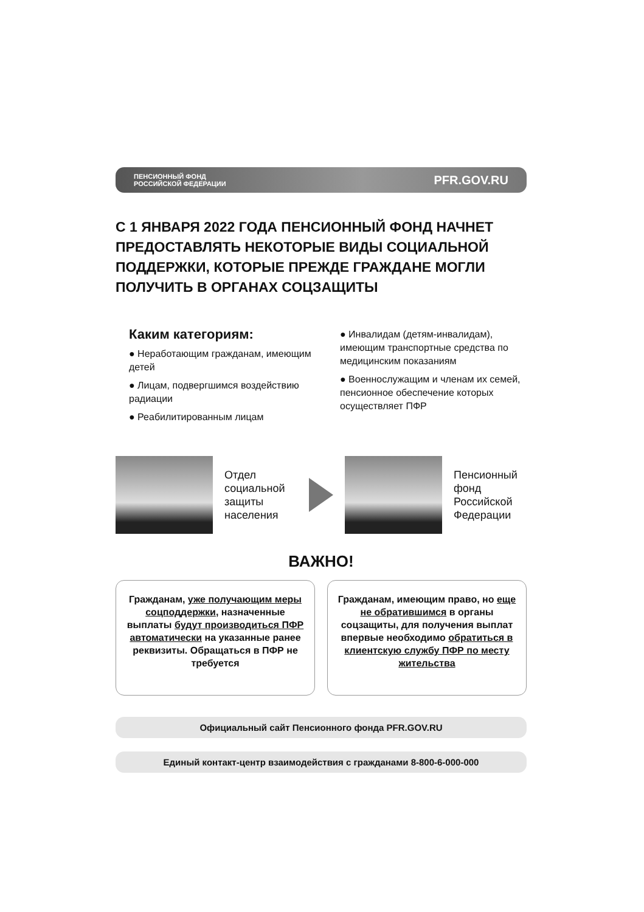ПЕНСИОННЫЙ ФОНД
РОССИЙСКОЙ ФЕДЕРАЦИИ
PFR.GOV.RU
С 1 ЯНВАРЯ 2022 ГОДА ПЕНСИОННЫЙ ФОНД НАЧНЕТ ПРЕДОСТАВЛЯТЬ НЕКОТОРЫЕ ВИДЫ СОЦИАЛЬНОЙ ПОДДЕРЖКИ, КОТОРЫЕ ПРЕЖДЕ ГРАЖДАНЕ МОГЛИ ПОЛУЧИТЬ В ОРГАНАХ СОЦЗАЩИТЫ
Каким категориям:
● Неработающим гражданам, имеющим детей
● Лицам, подвергшимся воздействию радиации
● Реабилитированным лицам
● Инвалидам (детям-инвалидам), имеющим транспортные средства по медицинским показаниям
● Военнослужащим и членам их семей, пенсионное обеспечение которых осуществляет ПФР
Отдел социальной защиты населения
Пенсионный фонд Российской Федерации
ВАЖНО!
Гражданам, уже получающим меры соцподдержки, назначенные выплаты будут производиться ПФР автоматически на указанные ранее реквизиты. Обращаться в ПФР не требуется
Гражданам, имеющим право, но еще не обратившимся в органы соцзащиты, для получения выплат впервые необходимо обратиться в клиентскую службу ПФР по месту жительства
Официальный сайт Пенсионного фонда PFR.GOV.RU
Единый контакт-центр взаимодействия с гражданами 8-800-6-000-000